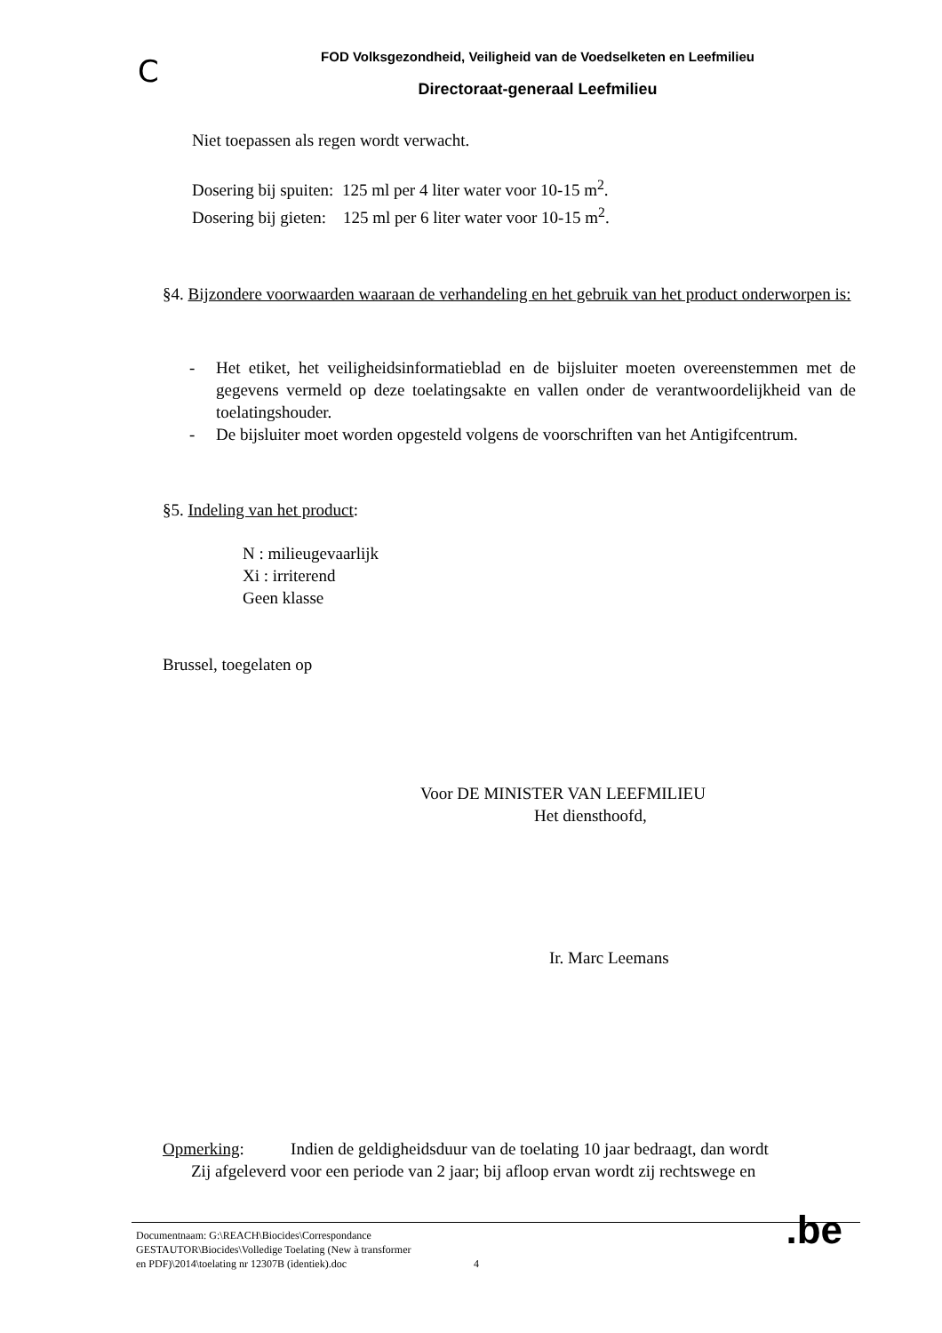C
FOD Volksgezondheid, Veiligheid van de Voedselketen en Leefmilieu
Directoraat-generaal Leefmilieu
Niet toepassen als regen wordt verwacht.
Dosering bij spuiten: 125 ml per 4 liter water voor 10-15 m<sup>2</sup>.
Dosering bij gieten: 125 ml per 6 liter water voor 10-15 m<sup>2</sup>.
§4. Bijzondere voorwaarden waaraan de verhandeling en het gebruik van het product onderworpen is:
- Het etiket, het veiligheidsinformatieblad en de bijsluiter moeten overeenstemmen met de gegevens vermeld op deze toelatingsakte en vallen onder de verantwoordelijkheid van de toelatingshouder.
- De bijsluiter moet worden opgesteld volgens de voorschriften van het Antigifcentrum.
§5. Indeling van het product:
N : milieugevaarlijk
Xi : irriterend
Geen klasse
Brussel, toegelaten op
Voor DE MINISTER VAN LEEFMILIEU
Het diensthoofd,
Ir. Marc Leemans
Opmerking: Indien de geldigheidsduur van de toelating 10 jaar bedraagt, dan wordt
Zij afgeleverd voor een periode van 2 jaar; bij afloop ervan wordt zij rechtswege en
Documentnaam: G:\REACH\Biocides\Correspondance
GESTAUTOR\Biocides\Volledige Toelating (New à transformer
en PDF)\2014\toelating nr 12307B (identiek).doc 4
.be